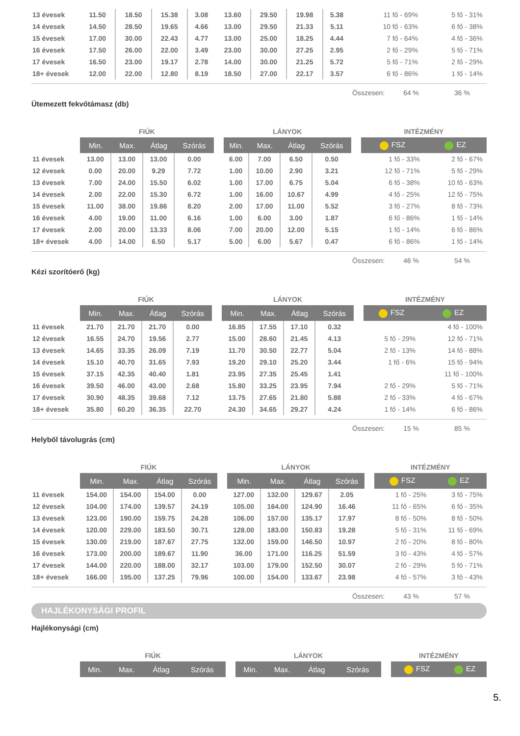| 13 évesek | 11.50 | 18.50 | 15.38 | 3.08 | 13.60 | 29.50 | 19.98 | 5.38 | 11 fő - 69% | 5 fő - 31% |
| 14 évesek | 14.50 | 28.50 | 19.65 | 4.66 | 13.00 | 29.50 | 21.33 | 5.11 | 10 fő - 63% | 6 fő - 38% |
| 15 évesek | 17.00 | 30.00 | 22.43 | 4.77 | 13.00 | 25.00 | 18.25 | 4.44 | 7 fő - 64% | 4 fő - 36% |
| 16 évesek | 17.50 | 26.00 | 22.00 | 3.49 | 23.00 | 30.00 | 27.25 | 2.95 | 2 fő - 29% | 5 fő - 71% |
| 17 évesek | 16.50 | 23.00 | 19.17 | 2.78 | 14.00 | 30.00 | 21.25 | 5.72 | 5 fő - 71% | 2 fő - 29% |
| 18+ évesek | 12.00 | 22.00 | 12.80 | 8.19 | 18.50 | 27.00 | 22.17 | 3.57 | 6 fő - 86% | 1 fő - 14% |
Összesen: 64 % 36 %
Ütemezett fekvőtámasz (db)
| | FIÚK | | | | | LÁNYOK | | | | | INTÉZMÉNY | |
| --- | --- | --- | --- | --- | --- | --- | --- | --- | --- | --- | --- | --- |
| | Min. | Max. | Átlag | Szórás | | Min. | Max. | Átlag | Szórás | | FSZ | EZ |
| 11 évesek | 13.00 | 13.00 | 13.00 | 0.00 | | 6.00 | 7.00 | 6.50 | 0.50 | | 1 fő - 33% | 2 fő - 67% |
| 12 évesek | 0.00 | 20.00 | 9.29 | 7.72 | | 1.00 | 10.00 | 2.90 | 3.21 | | 12 fő - 71% | 5 fő - 29% |
| 13 évesek | 7.00 | 24.00 | 15.50 | 6.02 | | 1.00 | 17.00 | 6.75 | 5.04 | | 6 fő - 38% | 10 fő - 63% |
| 14 évesek | 2.00 | 22.00 | 15.30 | 6.72 | | 1.00 | 16.00 | 10.67 | 4.99 | | 4 fő - 25% | 12 fő - 75% |
| 15 évesek | 11.00 | 38.00 | 19.86 | 8.20 | | 2.00 | 17.00 | 11.00 | 5.52 | | 3 fő - 27% | 8 fő - 73% |
| 16 évesek | 4.00 | 19.00 | 11.00 | 6.16 | | 1.00 | 6.00 | 3.00 | 1.87 | | 6 fő - 86% | 1 fő - 14% |
| 17 évesek | 2.00 | 20.00 | 13.33 | 8.06 | | 7.00 | 20.00 | 12.00 | 5.15 | | 1 fő - 14% | 6 fő - 86% |
| 18+ évesek | 4.00 | 14.00 | 6.50 | 5.17 | | 5.00 | 6.00 | 5.67 | 0.47 | | 6 fő - 86% | 1 fő - 14% |
Összesen: 46 % 54 %
Kézi szorítóerő (kg)
| | FIÚK | | | | | LÁNYOK | | | | | INTÉZMÉNY | |
| --- | --- | --- | --- | --- | --- | --- | --- | --- | --- | --- | --- | --- |
| | Min. | Max. | Átlag | Szórás | | Min. | Max. | Átlag | Szórás | | FSZ | EZ |
| 11 évesek | 21.70 | 21.70 | 21.70 | 0.00 | | 16.85 | 17.55 | 17.10 | 0.32 | | | 4 fő - 100% |
| 12 évesek | 16.55 | 24.70 | 19.56 | 2.77 | | 15.00 | 28.60 | 21.45 | 4.13 | | 5 fő - 29% | 12 fő - 71% |
| 13 évesek | 14.65 | 33.35 | 26.09 | 7.19 | | 11.70 | 30.50 | 22.77 | 5.04 | | 2 fő - 13% | 14 fő - 88% |
| 14 évesek | 15.10 | 40.70 | 31.65 | 7.93 | | 19.20 | 29.10 | 25.20 | 3.44 | | 1 fő - 6% | 15 fő - 94% |
| 15 évesek | 37.15 | 42.35 | 40.40 | 1.81 | | 23.95 | 27.35 | 25.45 | 1.41 | | | 11 fő - 100% |
| 16 évesek | 39.50 | 46.00 | 43.00 | 2.68 | | 15.80 | 33.25 | 23.95 | 7.94 | | 2 fő - 29% | 5 fő - 71% |
| 17 évesek | 30.90 | 48.35 | 39.68 | 7.12 | | 13.75 | 27.65 | 21.80 | 5.88 | | 2 fő - 33% | 4 fő - 67% |
| 18+ évesek | 35.80 | 60.20 | 36.35 | 22.70 | | 24.30 | 34.65 | 29.27 | 4.24 | | 1 fő - 14% | 6 fő - 86% |
Összesen: 15 % 85 %
Helyből távolugrás (cm)
| | FIÚK | | | | | LÁNYOK | | | | | INTÉZMÉNY | |
| --- | --- | --- | --- | --- | --- | --- | --- | --- | --- | --- | --- | --- |
| | Min. | Max. | Átlag | Szórás | | Min. | Max. | Átlag | Szórás | | FSZ | EZ |
| 11 évesek | 154.00 | 154.00 | 154.00 | 0.00 | | 127.00 | 132.00 | 129.67 | 2.05 | | 1 fő - 25% | 3 fő - 75% |
| 12 évesek | 104.00 | 174.00 | 139.57 | 24.19 | | 105.00 | 164.00 | 124.90 | 16.46 | | 11 fő - 65% | 6 fő - 35% |
| 13 évesek | 123.00 | 190.00 | 159.75 | 24.28 | | 106.00 | 157.00 | 135.17 | 17.97 | | 8 fő - 50% | 8 fő - 50% |
| 14 évesek | 120.00 | 229.00 | 183.50 | 30.71 | | 128.00 | 183.00 | 150.83 | 19.28 | | 5 fő - 31% | 11 fő - 69% |
| 15 évesek | 130.00 | 219.00 | 187.67 | 27.75 | | 132.00 | 159.00 | 146.50 | 10.97 | | 2 fő - 20% | 8 fő - 80% |
| 16 évesek | 173.00 | 200.00 | 189.67 | 11.90 | | 36.00 | 171.00 | 116.25 | 51.59 | | 3 fő - 43% | 4 fő - 57% |
| 17 évesek | 144.00 | 220.00 | 188.00 | 32.17 | | 103.00 | 179.00 | 152.50 | 30.07 | | 2 fő - 29% | 5 fő - 71% |
| 18+ évesek | 166.00 | 195.00 | 137.25 | 79.96 | | 100.00 | 154.00 | 133.67 | 23.98 | | 4 fő - 57% | 3 fő - 43% |
Összesen: 43 % 57 %
HAJLÉKONYSÁGI PROFIL
Hajlékonysági (cm)
| | FIÚK | | | | | LÁNYOK | | | | | INTÉZMÉNY | |
| --- | --- | --- | --- | --- | --- | --- | --- | --- | --- | --- | --- | --- |
| | Min. | Max. | Átlag | Szórás | | Min. | Max. | Átlag | Szórás | | FSZ | EZ |
5.